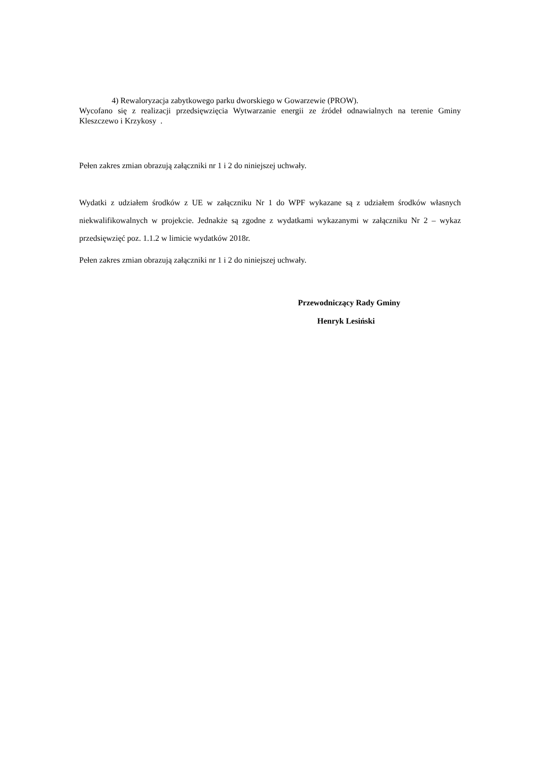4) Rewaloryzacja zabytkowego parku dworskiego w Gowarzewie (PROW).
Wycofano się z realizacji przedsięwzięcia Wytwarzanie energii ze źródeł odnawialnych na terenie Gminy Kleszczewo i Krzykosy .
Pełen zakres zmian obrazują załączniki nr 1 i 2 do niniejszej uchwały.
Wydatki z udziałem środków z UE w załączniku Nr 1 do WPF wykazane są z udziałem środków własnych niekwalifikowalnych w projekcie. Jednakże są zgodne z wydatkami wykazanymi w załączniku Nr 2 – wykaz przedsięwzięć poz. 1.1.2 w limicie wydatków 2018r.
Pełen zakres zmian obrazują załączniki nr 1 i 2 do niniejszej uchwały.
Przewodniczący Rady Gminy
Henryk Lesiński